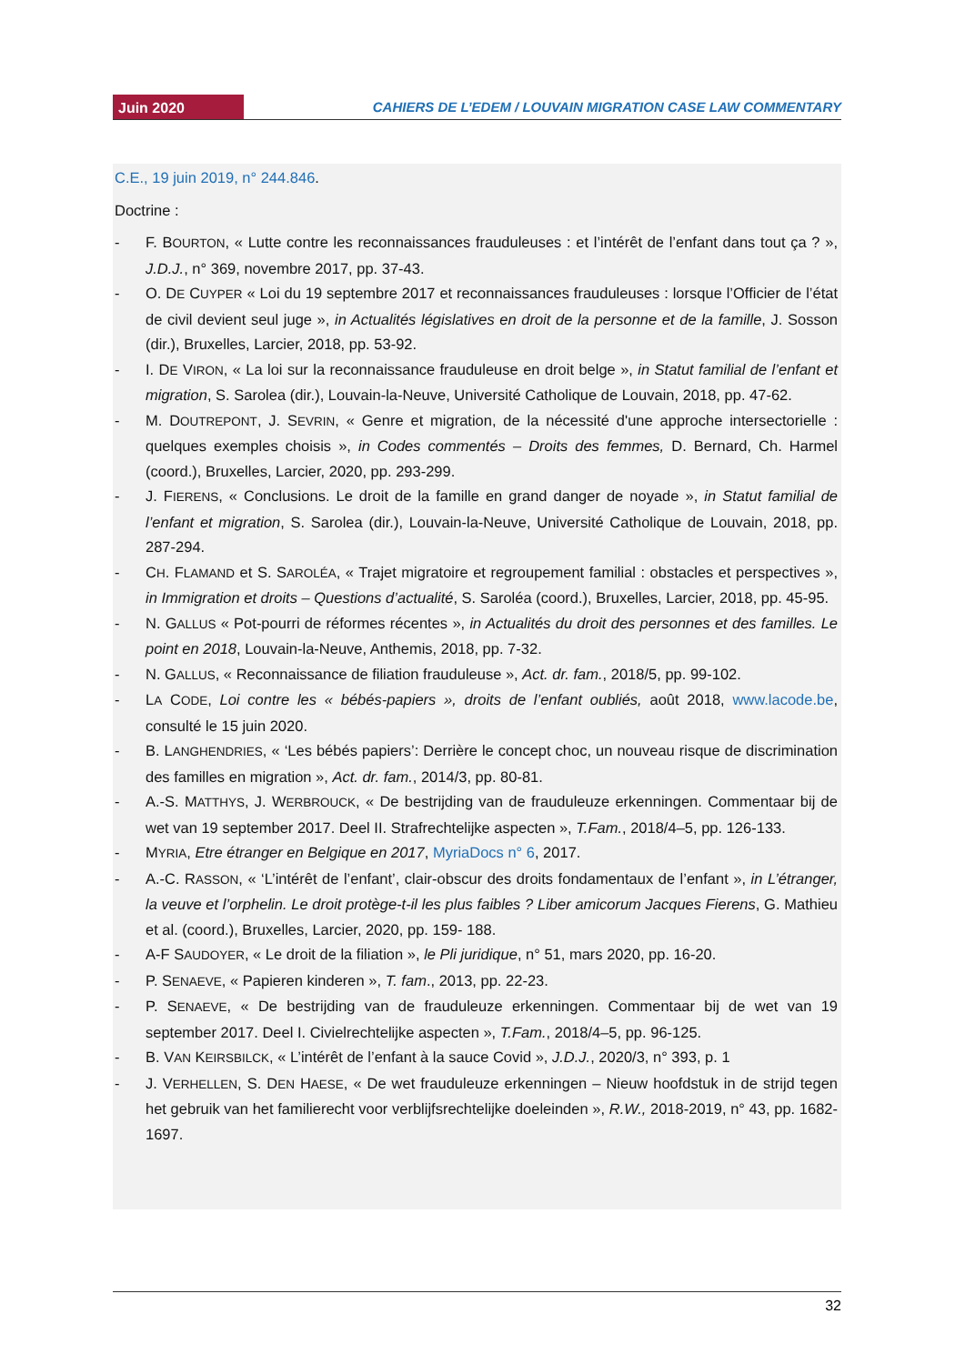Juin 2020
CAHIERS DE L’EDEM / LOUVAIN MIGRATION CASE LAW COMMENTARY
C.E., 19 juin 2019, n° 244.846.
Doctrine :
- F. BOURTON, « Lutte contre les reconnaissances frauduleuses : et l’intérêt de l’enfant dans tout ça ? », J.D.J., n° 369, novembre 2017, pp. 37-43.
- O. DE CUYPER « Loi du 19 septembre 2017 et reconnaissances frauduleuses : lorsque l’Officier de l’état de civil devient seul juge », in Actualités législatives en droit de la personne et de la famille, J. Sosson (dir.), Bruxelles, Larcier, 2018, pp. 53-92.
- I. DE VIRON, « La loi sur la reconnaissance frauduleuse en droit belge », in Statut familial de l’enfant et migration, S. Sarolea (dir.), Louvain-la-Neuve, Université Catholique de Louvain, 2018, pp. 47-62.
- M. DOUTREPONT, J. SEVRIN, « Genre et migration, de la nécessité d'une approche intersectorielle : quelques exemples choisis », in Codes commentés – Droits des femmes, D. Bernard, Ch. Harmel (coord.), Bruxelles, Larcier, 2020, pp. 293-299.
- J. FIERENS, « Conclusions. Le droit de la famille en grand danger de noyade », in Statut familial de l’enfant et migration, S. Sarolea (dir.), Louvain-la-Neuve, Université Catholique de Louvain, 2018, pp. 287-294.
- CH. FLAMAND et S. SAROLÉA, « Trajet migratoire et regroupement familial : obstacles et perspectives », in Immigration et droits – Questions d’actualité, S. Saroléa (coord.), Bruxelles, Larcier, 2018, pp. 45-95.
- N. GALLUS « Pot-pourri de réformes récentes », in Actualités du droit des personnes et des familles. Le point en 2018, Louvain-la-Neuve, Anthemis, 2018, pp. 7-32.
- N. GALLUS, « Reconnaissance de filiation frauduleuse », Act. dr. fam., 2018/5, pp. 99-102.
- LA CODE, Loi contre les « bébés-papiers », droits de l’enfant oubliés, août 2018, www.lacode.be, consulté le 15 juin 2020.
- B. LANGHENDRIES, « ‘Les bébés papiers’: Derrière le concept choc, un nouveau risque de discrimination des familles en migration », Act. dr. fam., 2014/3, pp. 80-81.
- A.-S. MATTHYS, J. WERBROUCK, « De bestrijding van de frauduleuze erkenningen. Commentaar bij de wet van 19 september 2017. Deel II. Strafrechtelijke aspecten », T.Fam., 2018/4–5, pp. 126-133.
- MYRIA, Etre étranger en Belgique en 2017, MyriaDocs n° 6, 2017.
- A.-C. RASSON, « ‘L’intérêt de l’enfant’, clair-obscur des droits fondamentaux de l’enfant », in L’étranger, la veuve et l’orphelin. Le droit protège-t-il les plus faibles ? Liber amicorum Jacques Fierens, G. Mathieu et al. (coord.), Bruxelles, Larcier, 2020, pp. 159- 188.
- A-F SAUDOYER, « Le droit de la filiation », le Pli juridique, n° 51, mars 2020, pp. 16-20.
- P. SENAEVE, « Papieren kinderen », T. fam., 2013, pp. 22-23.
- P. SENAEVE, « De bestrijding van de frauduleuze erkenningen. Commentaar bij de wet van 19 september 2017. Deel I. Civielrechtelijke aspecten », T.Fam., 2018/4–5, pp. 96-125.
- B. VAN KEIRSBILCK, « L’intérêt de l’enfant à la sauce Covid », J.D.J., 2020/3, n° 393, p. 1
- J. VERHELLEN, S. DEN HAESE, « De wet frauduleuze erkenningen – Nieuw hoofdstuk in de strijd tegen het gebruik van het familierecht voor verblijfsrechtelijke doeleinden », R.W., 2018-2019, n° 43, pp. 1682-1697.
32